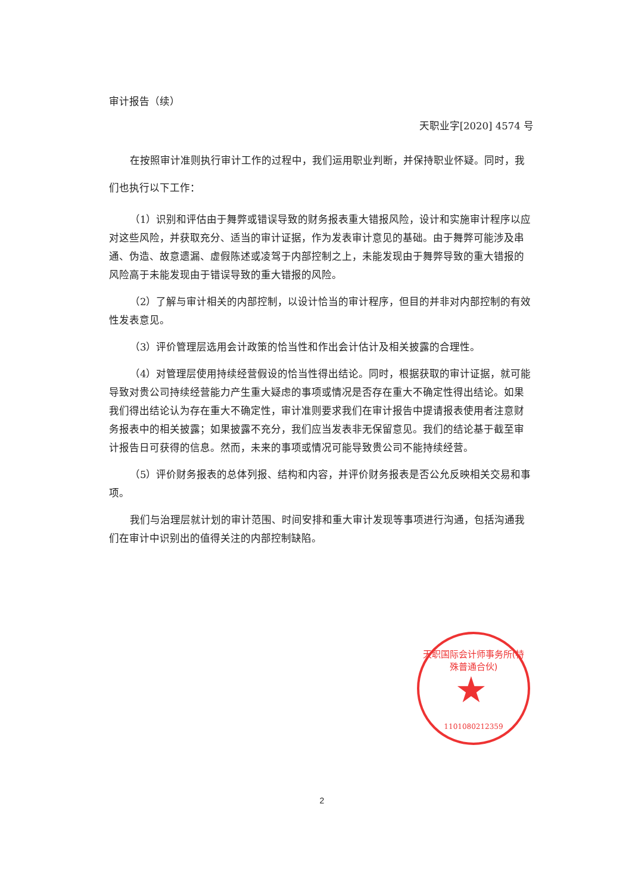审计报告（续）
天职业字[2020] 4574 号
在按照审计准则执行审计工作的过程中，我们运用职业判断，并保持职业怀疑。同时，我们也执行以下工作：
（1）识别和评估由于舞弊或错误导致的财务报表重大错报风险，设计和实施审计程序以应对这些风险，并获取充分、适当的审计证据，作为发表审计意见的基础。由于舞弊可能涉及串通、伪造、故意遗漏、虚假陈述或凌驾于内部控制之上，未能发现由于舞弊导致的重大错报的风险高于未能发现由于错误导致的重大错报的风险。
（2）了解与审计相关的内部控制，以设计恰当的审计程序，但目的并非对内部控制的有效性发表意见。
（3）评价管理层选用会计政策的恰当性和作出会计估计及相关披露的合理性。
（4）对管理层使用持续经营假设的恰当性得出结论。同时，根据获取的审计证据，就可能导致对贵公司持续经营能力产生重大疑虑的事项或情况是否存在重大不确定性得出结论。如果我们得出结论认为存在重大不确定性，审计准则要求我们在审计报告中提请报表使用者注意财务报表中的相关披露；如果披露不充分，我们应当发表非无保留意见。我们的结论基于截至审计报告日可获得的信息。然而，未来的事项或情况可能导致贵公司不能持续经营。
（5）评价财务报表的总体列报、结构和内容，并评价财务报表是否公允反映相关交易和事项。
我们与治理层就计划的审计范围、时间安排和重大审计发现等事项进行沟通，包括沟通我们在审计中识别出的值得关注的内部控制缺陷。
天职国际会计师事务所(特殊普通合伙)
★
1101080212359
2